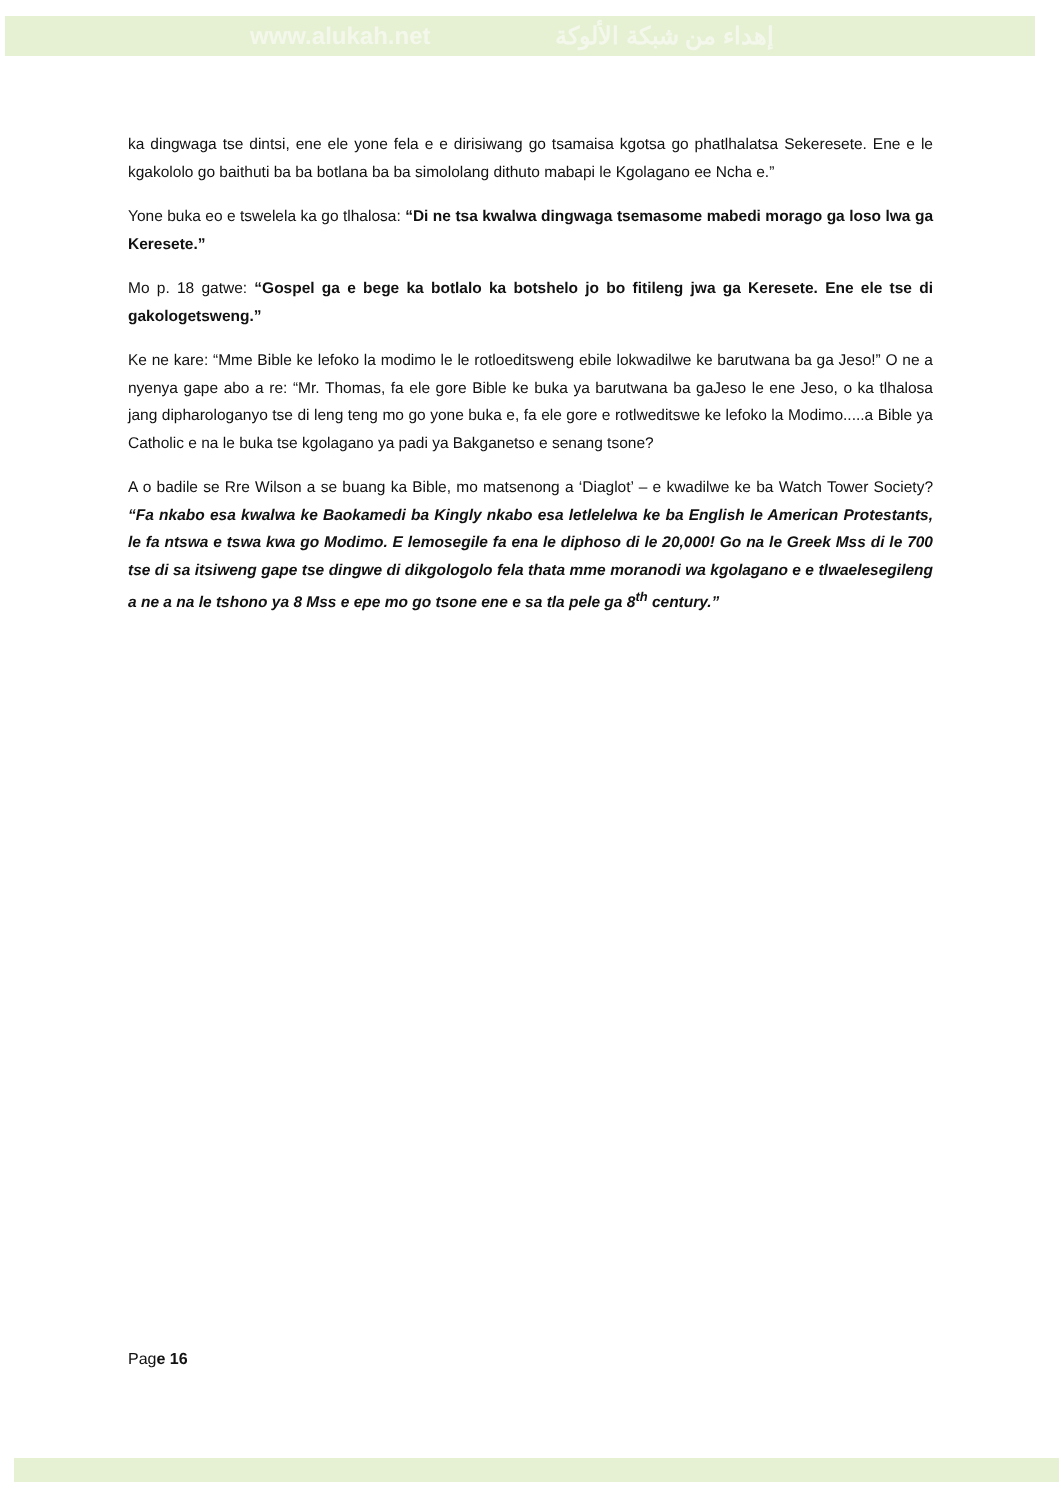www.alukah.net إهداء من شبكة الألوكة
ka dingwaga tse dintsi, ene ele yone fela e e dirisiwang go tsamaisa kgotsa go phatlhalatsa Sekeresete. Ene e le kgakololo go baithuti ba ba botlana ba ba simololang dithuto mabapi le Kgolagano ee Ncha e.”
Yone buka eo e tswelela ka go tlhalosa: “Di ne tsa kwalwa dingwaga tsemasome mabedi morago ga loso lwa ga Keresete.”
Mo p. 18 gatwe: “Gospel ga e bege ka botlalo ka botshelo jo bo fitileng jwa ga Keresete. Ene ele tse di gakologetsweng.”
Ke ne kare: “Mme Bible ke lefoko la modimo le le rotloeditsweng ebile lokwadilwe ke barutwana ba ga Jeso!” O ne a nyenya gape abo a re: “Mr. Thomas, fa ele gore Bible ke buka ya barutwana ba gaJeso le ene Jeso, o ka tlhalosa jang dipharologanyo tse di leng teng mo go yone buka e, fa ele gore e rotlweditswe ke lefoko la Modimo.....a Bible ya Catholic e na le buka tse kgolagano ya padi ya Bakganetso e senang tsone?
A o badile se Rre Wilson a se buang ka Bible, mo matsenong a ‘Diaglot’ – e kwadilwe ke ba Watch Tower Society? “Fa nkabo esa kwalwa ke Baokamedi ba Kingly nkabo esa letlelelwa ke ba English le American Protestants, le fa ntswa e tswa kwa go Modimo. E lemosegile fa ena le diphoso di le 20,000! Go na le Greek Mss di le 700 tse di sa itsiweng gape tse dingwe di dikgologolo fela thata mme moranodi wa kgolagano e e tlwaelesegileng a ne a na le tshono ya 8 Mss e epe mo go tsone ene e sa tla pele ga 8<sup>th</sup> century.”
Page 16